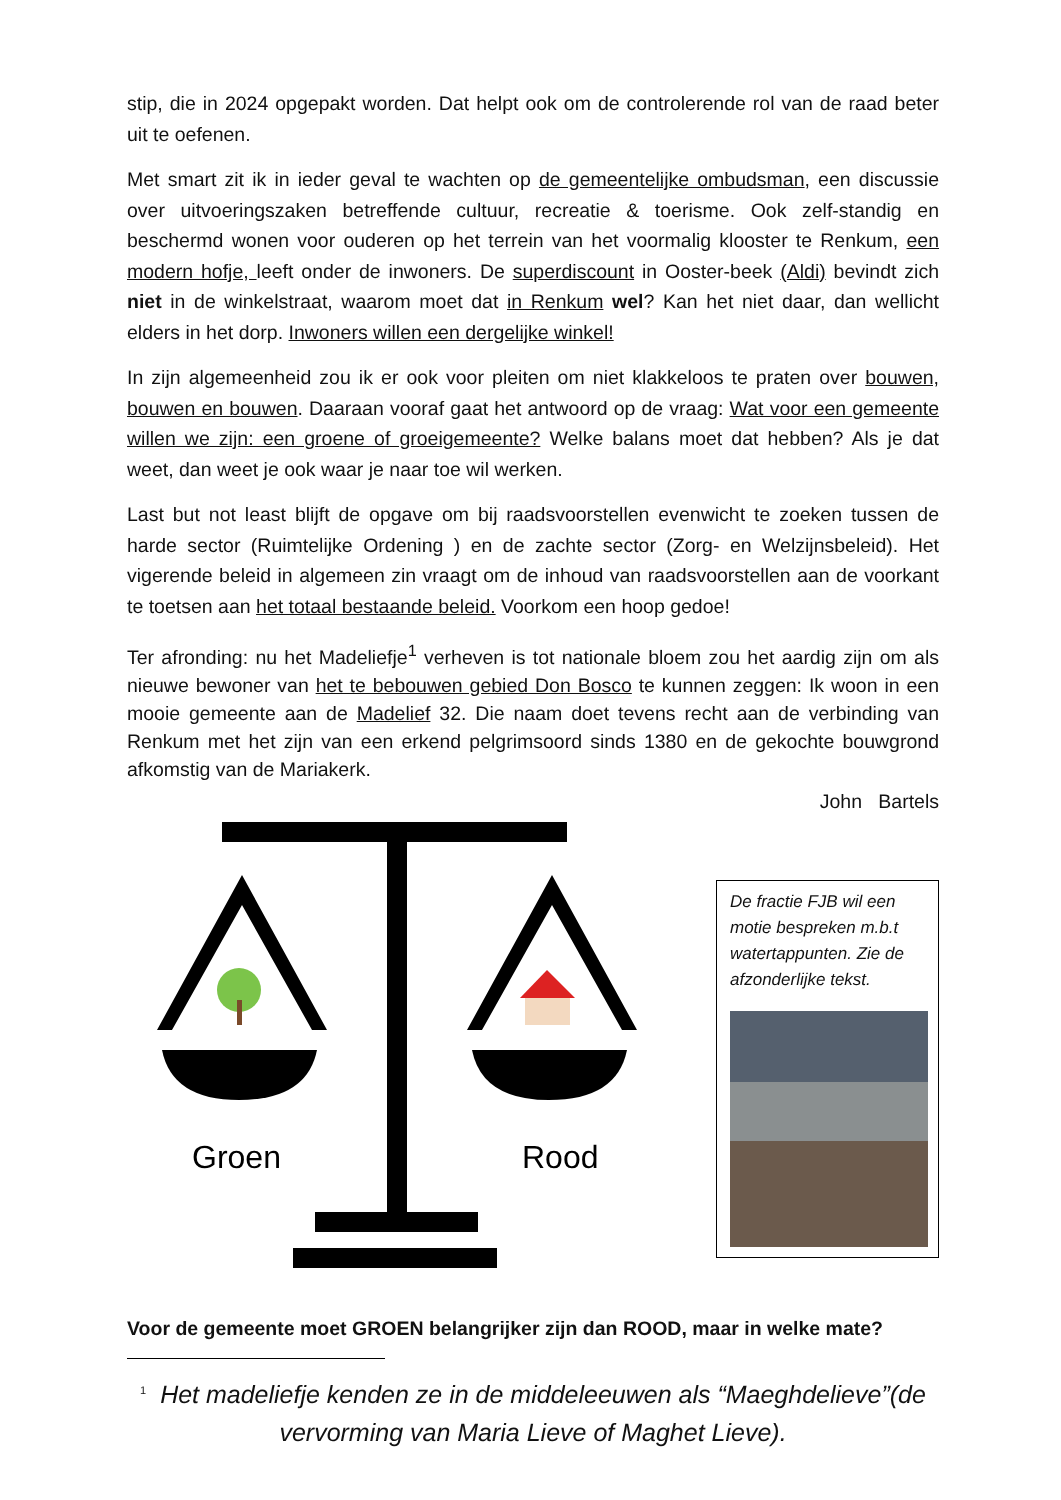stip, die in 2024 opgepakt worden. Dat helpt ook om de controlerende rol van de raad beter uit te oefenen.
Met smart zit ik in ieder geval te wachten op de gemeentelijke ombudsman, een discussie over uitvoeringszaken betreffende cultuur, recreatie & toerisme. Ook zelf-standig en beschermd wonen voor ouderen op het terrein van het voormalig klooster te Renkum, een modern hofje, leeft onder de inwoners. De superdiscount in Ooster-beek (Aldi) bevindt zich niet in de winkelstraat, waarom moet dat in Renkum wel? Kan het niet daar, dan wellicht elders in het dorp. Inwoners willen een dergelijke winkel!
In zijn algemeenheid zou ik er ook voor pleiten om niet klakkeloos te praten over bouwen, bouwen en bouwen. Daaraan vooraf gaat het antwoord op de vraag: Wat voor een gemeente willen we zijn: een groene of groeigemeente? Welke balans moet dat hebben? Als je dat weet, dan weet je ook waar je naar toe wil werken.
Last but not least blijft de opgave om bij raadsvoorstellen evenwicht te zoeken tussen de harde sector (Ruimtelijke Ordening ) en de zachte sector (Zorg- en Welzijnsbeleid). Het vigerende beleid in algemeen zin vraagt om de inhoud van raadsvoorstellen aan de voorkant te toetsen aan het totaal bestaande beleid. Voorkom een hoop gedoe!
Ter afronding: nu het Madeliefje<sup>1</sup> verheven is tot nationale bloem zou het aardig zijn om als nieuwe bewoner van het te bebouwen gebied Don Bosco te kunnen zeggen: Ik woon in een mooie gemeente aan de Madelief 32. Die naam doet tevens recht aan de verbinding van Renkum met het zijn van een erkend pelgrimsoord sinds 1380 en de gekochte bouwgrond afkomstig van de Mariakerk.
John Bartels
Groen
Rood
De fractie FJB wil een motie bespreken m.b.t watertappunten. Zie de afzonderlijke tekst.
Voor de gemeente moet GROEN belangrijker zijn dan ROOD, maar in welke mate?
<sup>1</sup> Het madeliefje kenden ze in de middeleeuwen als “Maeghdelieve”(de vervorming van Maria Lieve of Maghet Lieve).